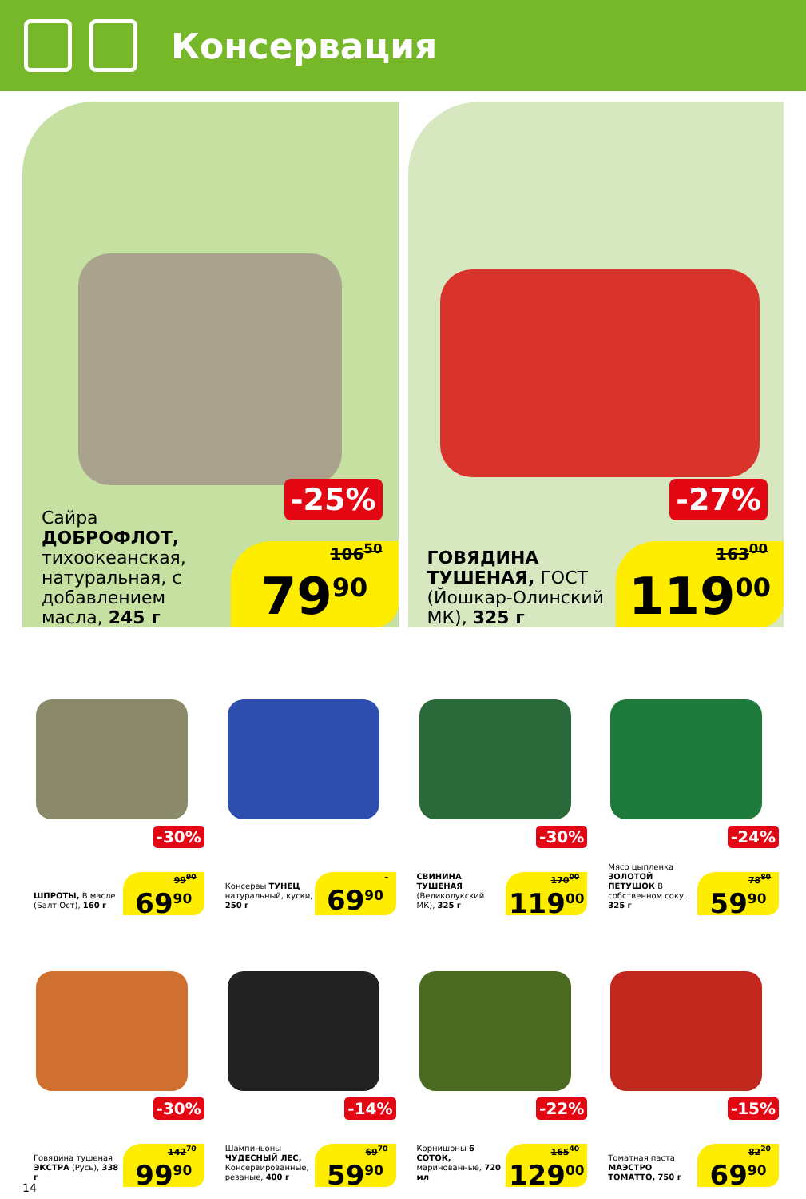Консервация
-25%
Сайра ДОБРОФЛОТ, тихоокеанская, натуральная, с добавлением масла, 245 г
106<sup>50</sup>
79<sup>90</sup>
-27%
ГОВЯДИНА ТУШЕНАЯ, ГОСТ (Йошкар-Олинский МК), 325 г
163<sup>00</sup>
119<sup>00</sup>
-30%
ШПРОТЫ, В масле (Балт Ост), 160 г
99<sup>90</sup>
69<sup>90</sup>
Консервы ТУНЕЦ натуральный, куски, 250 г
69<sup>90</sup>
-30%
СВИНИНА ТУШЕНАЯ (Великолукский МК), 325 г
170<sup>00</sup>
119<sup>00</sup>
-24%
Мясо цыпленка ЗОЛОТОЙ ПЕТУШОК В собственном соку, 325 г
78<sup>80</sup>
59<sup>90</sup>
-30%
Говядина тушеная ЭКСТРА (Русь), 338 г
142<sup>70</sup>
99<sup>90</sup>
-14%
Шампиньоны ЧУДЕСНЫЙ ЛЕС, Консервированные, резаные, 400 г
69<sup>70</sup>
59<sup>90</sup>
-22%
Корнишоны 6 СОТОК, маринованные, 720 мл
165<sup>40</sup>
129<sup>00</sup>
-15%
Томатная паста МАЭСТРО ТОМАТТО, 750 г
82<sup>20</sup>
69<sup>90</sup>
14